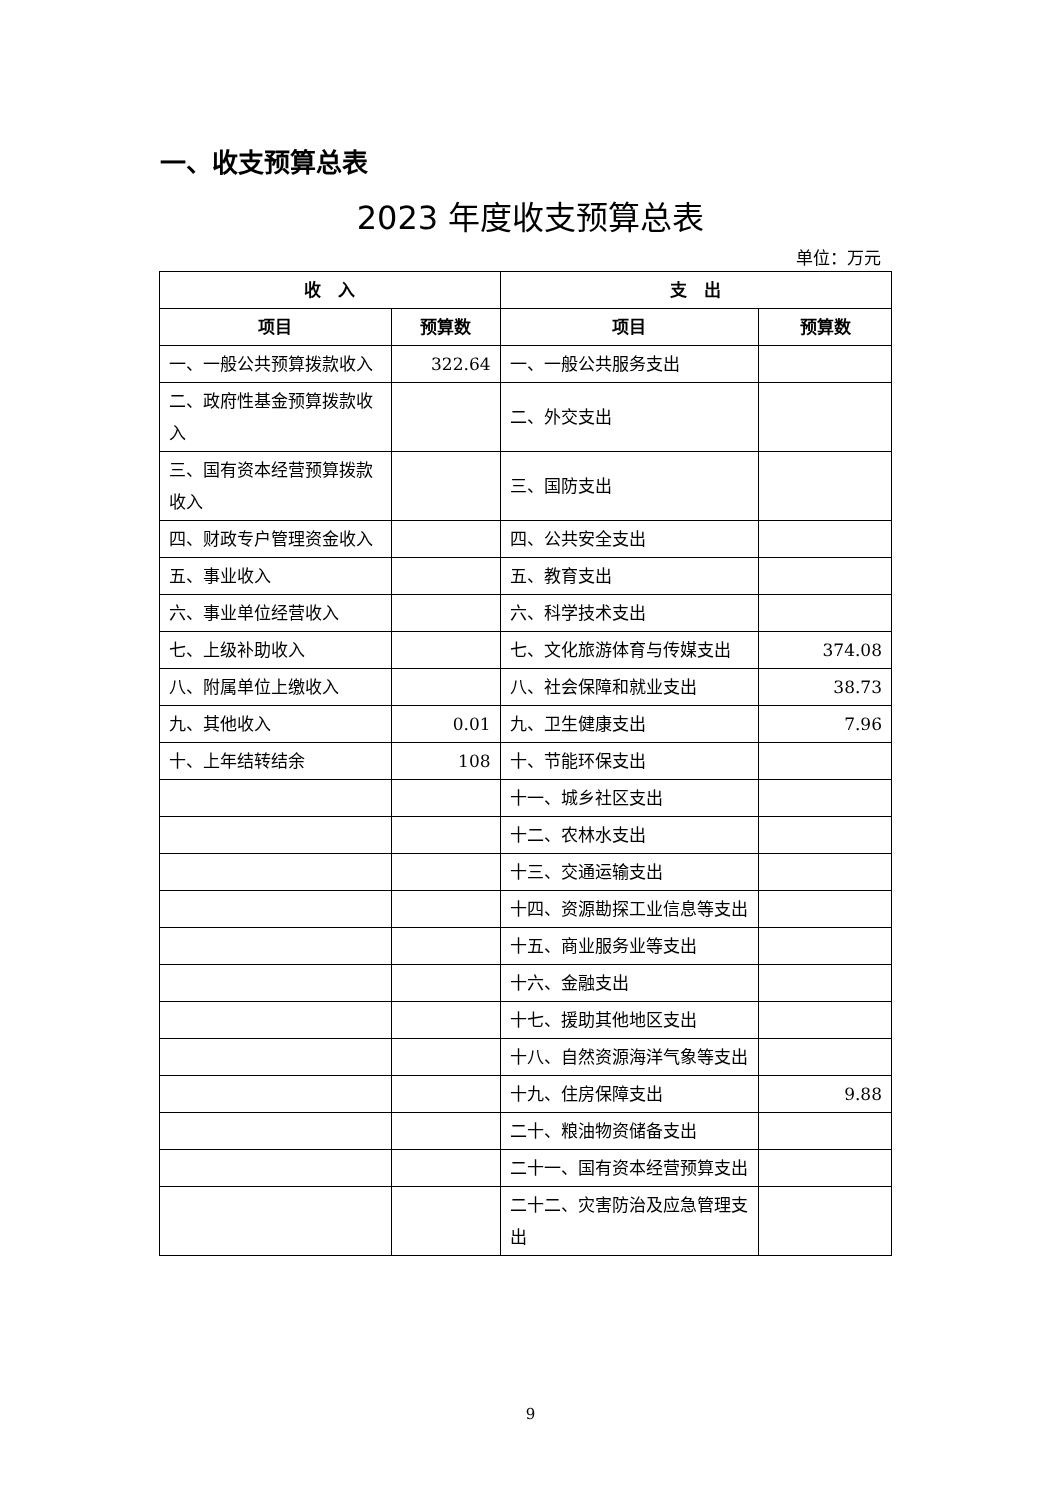一、收支预算总表
2023 年度收支预算总表
单位：万元
| 收 入 | | 支 出 | |
| --- | --- | --- | --- |
| 项目 | 预算数 | 项目 | 预算数 |
| 一、一般公共预算拨款收入 | 322.64 | 一、一般公共服务支出 | |
| 二、政府性基金预算拨款收入 | | 二、外交支出 | |
| 三、国有资本经营预算拨款收入 | | 三、国防支出 | |
| 四、财政专户管理资金收入 | | 四、公共安全支出 | |
| 五、事业收入 | | 五、教育支出 | |
| 六、事业单位经营收入 | | 六、科学技术支出 | |
| 七、上级补助收入 | | 七、文化旅游体育与传媒支出 | 374.08 |
| 八、附属单位上缴收入 | | 八、社会保障和就业支出 | 38.73 |
| 九、其他收入 | 0.01 | 九、卫生健康支出 | 7.96 |
| 十、上年结转结余 | 108 | 十、节能环保支出 | |
| | | 十一、城乡社区支出 | |
| | | 十二、农林水支出 | |
| | | 十三、交通运输支出 | |
| | | 十四、资源勘探工业信息等支出 | |
| | | 十五、商业服务业等支出 | |
| | | 十六、金融支出 | |
| | | 十七、援助其他地区支出 | |
| | | 十八、自然资源海洋气象等支出 | |
| | | 十九、住房保障支出 | 9.88 |
| | | 二十、粮油物资储备支出 | |
| | | 二十一、国有资本经营预算支出 | |
| | | 二十二、灾害防治及应急管理支出 | |
9